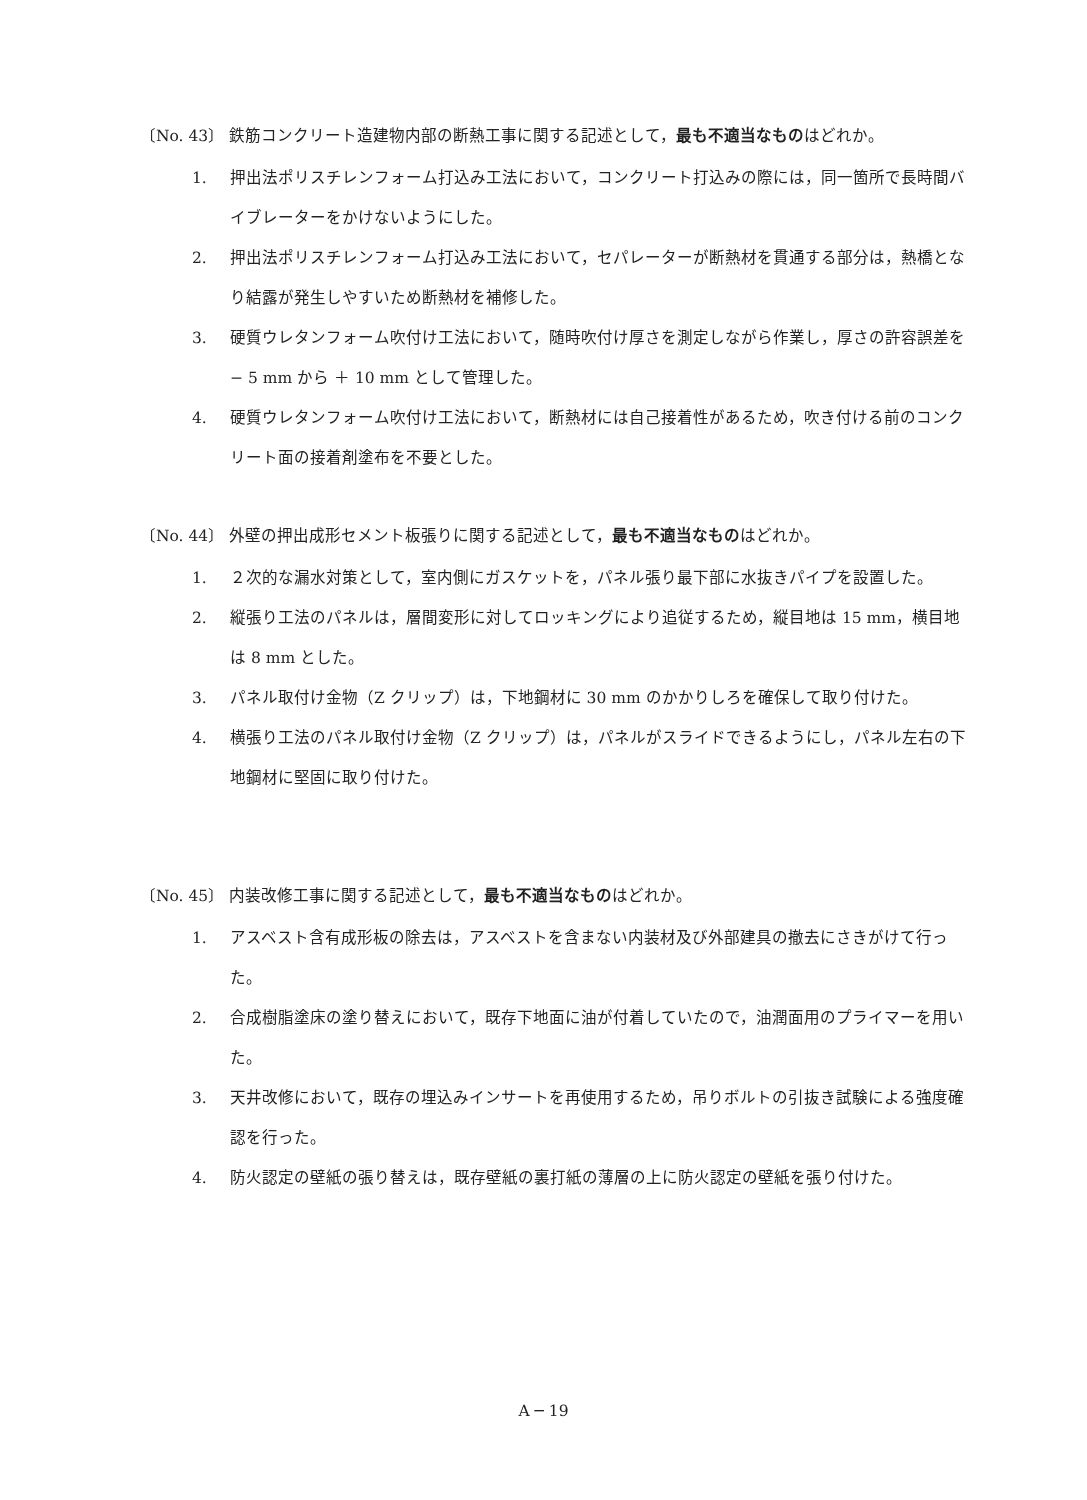〔No. 43〕 鉄筋コンクリート造建物内部の断熱工事に関する記述として，最も不適当なものはどれか。
1. 押出法ポリスチレンフォーム打込み工法において，コンクリート打込みの際には，同一箇所で長時間バイブレーターをかけないようにした。
2. 押出法ポリスチレンフォーム打込み工法において，セパレーターが断熱材を貫通する部分は，熱橋となり結露が発生しやすいため断熱材を補修した。
3. 硬質ウレタンフォーム吹付け工法において，随時吹付け厚さを測定しながら作業し，厚さの許容誤差を − 5 mm から ＋ 10 mm として管理した。
4. 硬質ウレタンフォーム吹付け工法において，断熱材には自己接着性があるため，吹き付ける前のコンクリート面の接着剤塗布を不要とした。
〔No. 44〕 外壁の押出成形セメント板張りに関する記述として，最も不適当なものはどれか。
1. ２次的な漏水対策として，室内側にガスケットを，パネル張り最下部に水抜きパイプを設置した。
2. 縦張り工法のパネルは，層間変形に対してロッキングにより追従するため，縦目地は 15 mm，横目地は 8 mm とした。
3. パネル取付け金物（Z クリップ）は，下地鋼材に 30 mm のかかりしろを確保して取り付けた。
4. 横張り工法のパネル取付け金物（Z クリップ）は，パネルがスライドできるようにし，パネル左右の下地鋼材に堅固に取り付けた。
〔No. 45〕 内装改修工事に関する記述として，最も不適当なものはどれか。
1. アスベスト含有成形板の除去は，アスベストを含まない内装材及び外部建具の撤去にさきがけて行った。
2. 合成樹脂塗床の塗り替えにおいて，既存下地面に油が付着していたので，油潤面用のプライマーを用いた。
3. 天井改修において，既存の埋込みインサートを再使用するため，吊りボルトの引抜き試験による強度確認を行った。
4. 防火認定の壁紙の張り替えは，既存壁紙の裏打紙の薄層の上に防火認定の壁紙を張り付けた。
A ─ 19